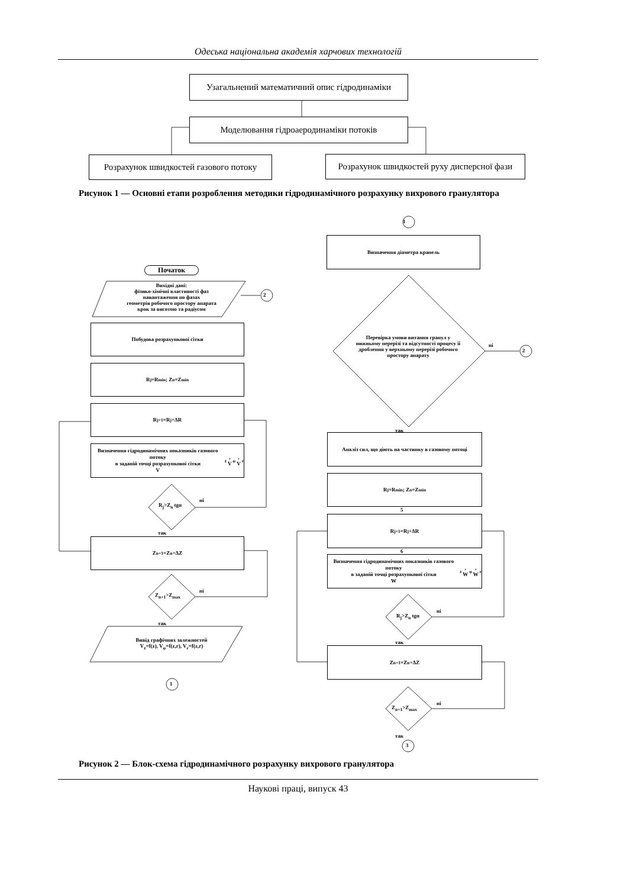Одеська національна академія харчових технологій
Узагальнений математичний опис гідродинаміки
Моделювання гідроаеродинаміки потоків
Розрахунок швидкостей газового потоку
Розрахунок швидкостей руху дисперсної фази
Рисунок 1 — Основні етапи розроблення методики гідродинамічного розрахунку вихрового гранулятора
1
Визначення діаметра крапель
Початок
Вихідні дані:
фізико-хімічні властивості фаз
навантаження по фазах
геометрія робочого простору апарата
крок за висотою та радіусом
2
Побудова розрахункової сітки
Перевірка умови витання гранул у нижньому перерізі та відсутності процесу її дроблення у верхньому перерізі робочого простору апарату
ні
2
R<sub>j</sub>=R<sub>min</sub>; Z<sub>n</sub>=Z<sub>min</sub>
R<sub>j+1</sub>=R<sub>j</sub>+ΔR
так
Аналіз сил, що діють на частинку в газовому потоці
Визначення гідродинамічних показників газового потоку
в заданій точці розрахункової сітки
V<sub>z</sub>, V<sub>φ</sub>, V<sub>r</sub>
R<sub>j</sub>=R<sub>min</sub>; Z<sub>n</sub>=Z<sub>min</sub>
R<sub>j</sub>>Z<sub>n</sub> tgα
ні
5
R<sub>j+1</sub>=R<sub>j</sub>+ΔR
так
Z<sub>n+1</sub>=Z<sub>n</sub>+ΔZ
6
Визначення гідродинамічних показників газового потоку
в заданій точці розрахункової сітки
W<sub>z</sub>, W<sub>φ</sub>, W<sub>r</sub>
Z<sub>n+1</sub>>Z<sub>max</sub>
ні
R<sub>j</sub>>Z<sub>n</sub> tgα
ні
так
Вивід графічних залежностей
V<sub>z</sub>=f(z), V<sub>φ</sub>=f(z,r), V<sub>r</sub>=f(z,r)
так
Z<sub>n+1</sub>=Z<sub>n</sub>+ΔZ
1
Z<sub>n+1</sub>>Z<sub>max</sub>
ні
так
3
Рисунок 2 — Блок-схема гідродинамічного розрахунку вихрового гранулятора
Наукові праці, випуск 43